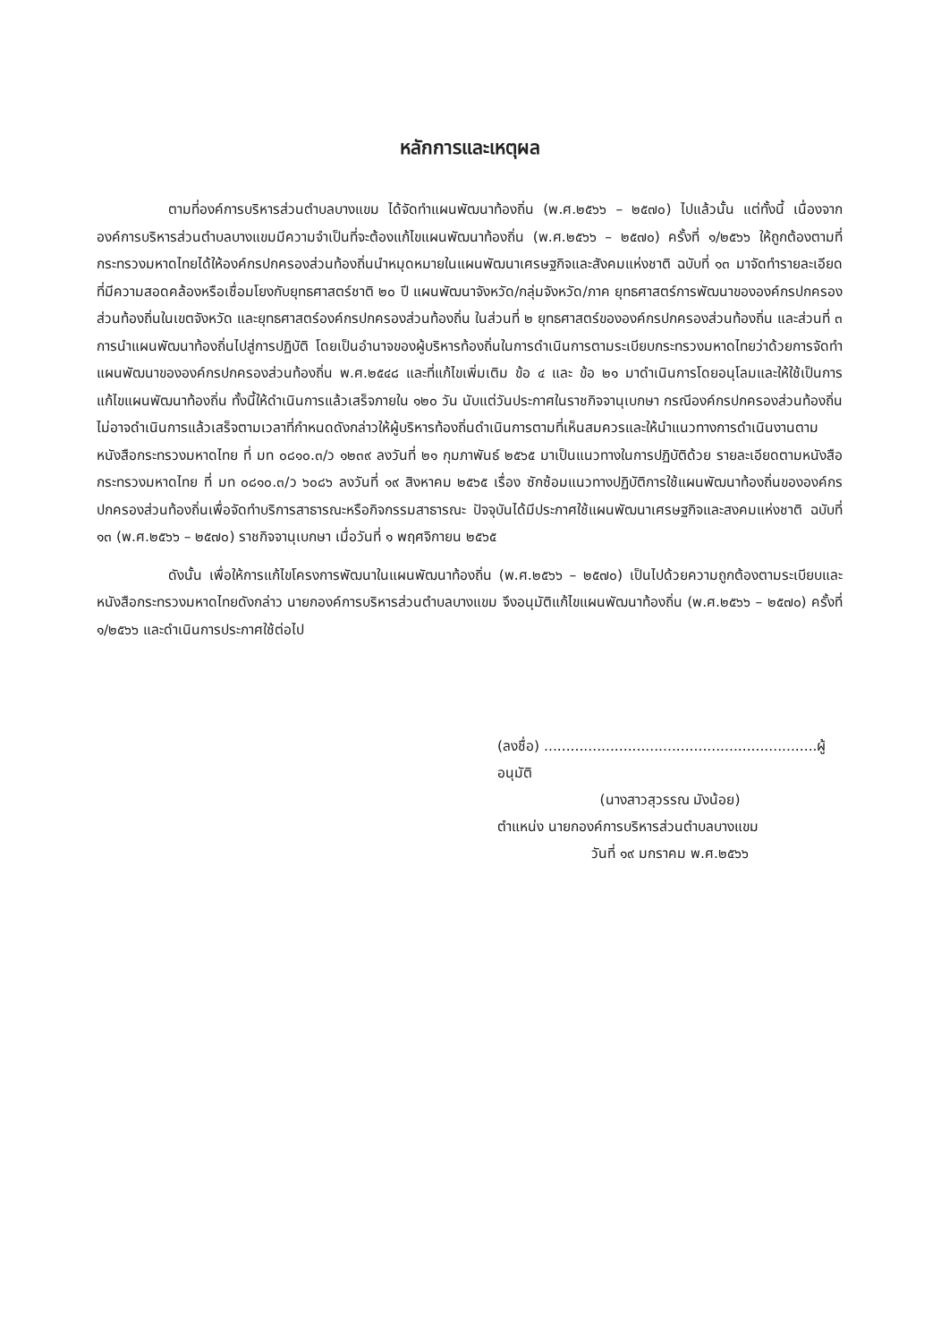หลักการและเหตุผล
ตามที่องค์การบริหารส่วนตำบลบางแขม ได้จัดทำแผนพัฒนาท้องถิ่น (พ.ศ.๒๕๖๖ – ๒๕๗๐) ไปแล้วนั้น แต่ทั้งนี้ เนื่องจากองค์การบริหารส่วนตำบลบางแขมมีความจำเป็นที่จะต้องแก้ไขแผนพัฒนาท้องถิ่น (พ.ศ.๒๕๖๖ – ๒๕๗๐) ครั้งที่ ๑/๒๕๖๖ ให้ถูกต้องตามที่กระทรวงมหาดไทยได้ให้องค์กรปกครองส่วนท้องถิ่นนำหมุดหมายในแผนพัฒนาเศรษฐกิจและสังคมแห่งชาติ ฉบับที่ ๑๓ มาจัดทำรายละเอียดที่มีความสอดคล้องหรือเชื่อมโยงกับยุทธศาสตร์ชาติ ๒๐ ปี แผนพัฒนาจังหวัด/กลุ่มจังหวัด/ภาค ยุทธศาสตร์การพัฒนาขององค์กรปกครองส่วนท้องถิ่นในเขตจังหวัด และยุทธศาสตร์องค์กรปกครองส่วนท้องถิ่น ในส่วนที่ ๒ ยุทธศาสตร์ขององค์กรปกครองส่วนท้องถิ่น และส่วนที่ ๓ การนำแผนพัฒนาท้องถิ่นไปสู่การปฏิบัติ โดยเป็นอำนาจของผู้บริหารท้องถิ่นในการดำเนินการตามระเบียบกระทรวงมหาดไทยว่าด้วยการจัดทำแผนพัฒนาขององค์กรปกครองส่วนท้องถิ่น พ.ศ.๒๕๔๘ และที่แก้ไขเพิ่มเติม ข้อ ๔ และ ข้อ ๒๑ มาดำเนินการโดยอนุโลมและให้ใช้เป็นการแก้ไขแผนพัฒนาท้องถิ่น ทั้งนี้ให้ดำเนินการแล้วเสร็จภายใน ๑๒๐ วัน นับแต่วันประกาศในราชกิจจานุเบกษา กรณีองค์กรปกครองส่วนท้องถิ่นไม่อาจดำเนินการแล้วเสร็จตามเวลาที่กำหนดดังกล่าวให้ผู้บริหารท้องถิ่นดำเนินการตามที่เห็นสมควรและให้นำแนวทางการดำเนินงานตามหนังสือกระทรวงมหาดไทย ที่ มท ๐๘๑๐.๓/ว ๑๒๓๙ ลงวันที่ ๒๑ กุมภาพันธ์ ๒๕๖๕ มาเป็นแนวทางในการปฏิบัติด้วย รายละเอียดตามหนังสือกระทรวงมหาดไทย ที่ มท ๐๘๑๐.๓/ว ๖๐๘๖ ลงวันที่ ๑๙ สิงหาคม ๒๕๖๕ เรื่อง ซักซ้อมแนวทางปฏิบัติการใช้แผนพัฒนาท้องถิ่นขององค์กรปกครองส่วนท้องถิ่นเพื่อจัดทำบริการสาธารณะหรือกิจกรรมสาธารณะ ปัจจุบันได้มีประกาศใช้แผนพัฒนาเศรษฐกิจและสงคมแห่งชาติ ฉบับที่ ๑๓ (พ.ศ.๒๕๖๖ – ๒๕๗๐) ราชกิจจานุเบกษา เมื่อวันที่ ๑ พฤศจิกายน ๒๕๖๕
ดังนั้น เพื่อให้การแก้ไขโครงการพัฒนาในแผนพัฒนาท้องถิ่น (พ.ศ.๒๕๖๖ – ๒๕๗๐) เป็นไปด้วยความถูกต้องตามระเบียบและหนังสือกระทรวงมหาดไทยดังกล่าว นายกองค์การบริหารส่วนตำบลบางแขม จึงอนุมัติแก้ไขแผนพัฒนาท้องถิ่น (พ.ศ.๒๕๖๖ – ๒๕๗๐) ครั้งที่ ๑/๒๕๖๖ และดำเนินการประกาศใช้ต่อไป
(ลงชื่อ) ..............................................................ผู้อนุมัติ
(นางสาวสุวรรณ มังน้อย)
ตำแหน่ง นายกองค์การบริหารส่วนตำบลบางแขม
วันที่ ๑๙ มกราคม พ.ศ.๒๕๖๖